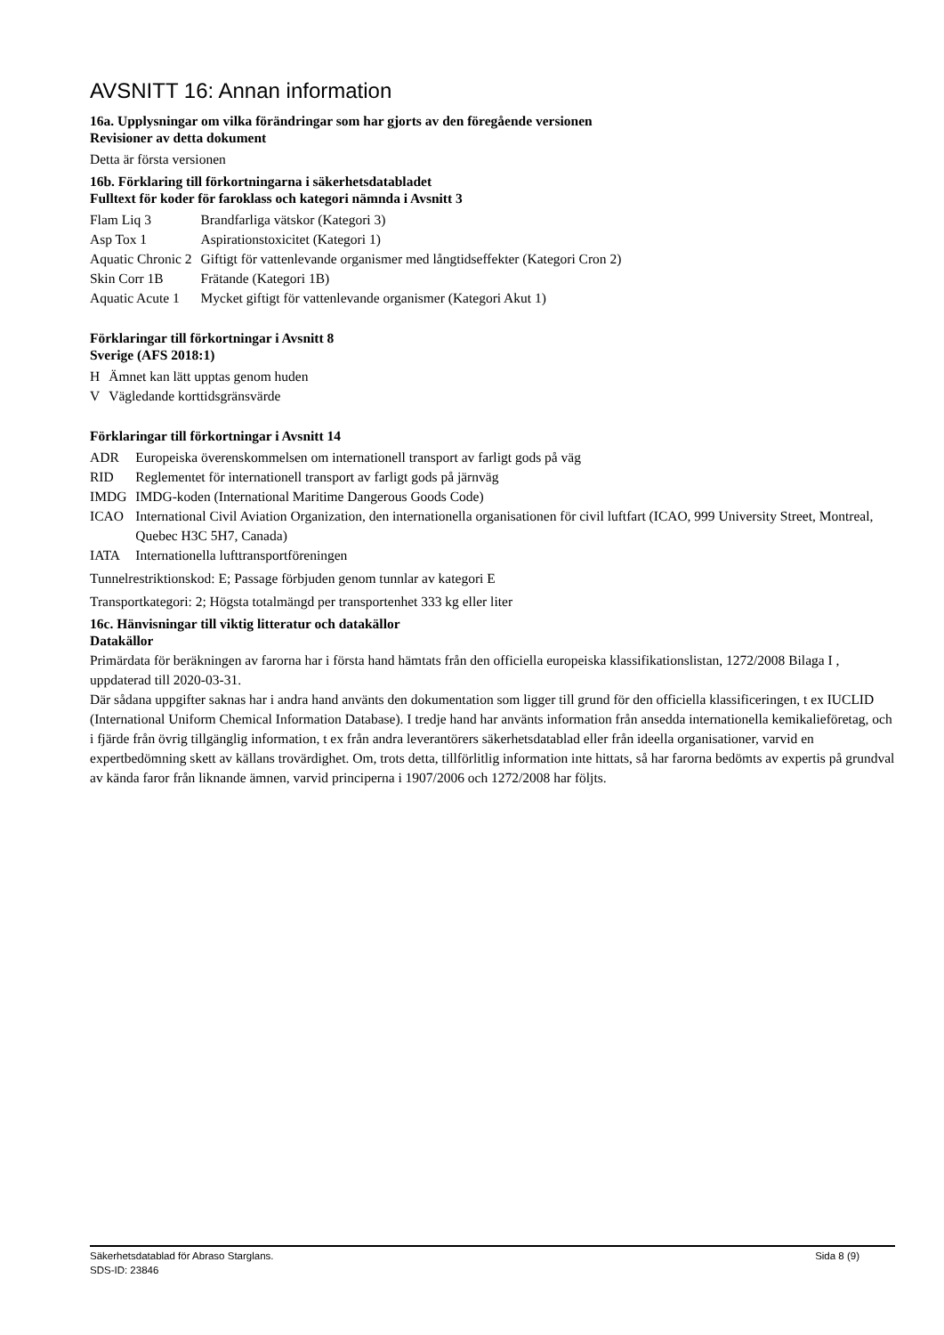AVSNITT 16: Annan information
16a. Upplysningar om vilka förändringar som har gjorts av den föregående versionen
Revisioner av detta dokument
Detta är första versionen
16b. Förklaring till förkortningarna i säkerhetsdatabladet
Fulltext för koder för faroklass och kategori nämnda i Avsnitt 3
| Flam Liq 3 | Brandfarliga vätskor (Kategori 3) |
| Asp Tox 1 | Aspirationstoxicitet (Kategori 1) |
| Aquatic Chronic 2 | Giftigt för vattenlevande organismer med långtidseffekter (Kategori Cron 2) |
| Skin Corr 1B | Frätande (Kategori 1B) |
| Aquatic Acute 1 | Mycket giftigt för vattenlevande organismer (Kategori Akut 1) |
Förklaringar till förkortningar i Avsnitt 8
Sverige (AFS 2018:1)
| H | Ämnet kan lätt upptas genom huden |
| V | Vägledande korttidsgränsvärde |
Förklaringar till förkortningar i Avsnitt 14
| ADR | Europeiska överenskommelsen om internationell transport av farligt gods på väg |
| RID | Reglementet för internationell transport av farligt gods på järnväg |
| IMDG | IMDG-koden (International Maritime Dangerous Goods Code) |
| ICAO | International Civil Aviation Organization, den internationella organisationen för civil luftfart (ICAO, 999 University Street, Montreal, Quebec H3C 5H7, Canada) |
| IATA | Internationella lufttransportföreningen |
Tunnelrestriktionskod: E; Passage förbjuden genom tunnlar av kategori E
Transportkategori: 2; Högsta totalmängd per transportenhet 333 kg eller liter
16c. Hänvisningar till viktig litteratur och datakällor
Datakällor
Primärdata för beräkningen av farorna har i första hand hämtats från den officiella europeiska klassifikationslistan, 1272/2008 Bilaga I , uppdaterad till 2020-03-31.
Där sådana uppgifter saknas har i andra hand använts den dokumentation som ligger till grund för den officiella klassificeringen, t ex IUCLID (International Uniform Chemical Information Database). I tredje hand har använts information från ansedda internationella kemikalieföretag, och i fjärde från övrig tillgänglig information, t ex från andra leverantörers säkerhetsdatablad eller från ideella organisationer, varvid en expertbedömning skett av källans trovärdighet. Om, trots detta, tillförlitlig information inte hittats, så har farorna bedömts av expertis på grundval av kända faror från liknande ämnen, varvid principerna i 1907/2006 och 1272/2008 har följts.
Säkerhetsdatablad för Abraso Starglans.
SDS-ID: 23846 Sida 8 (9)